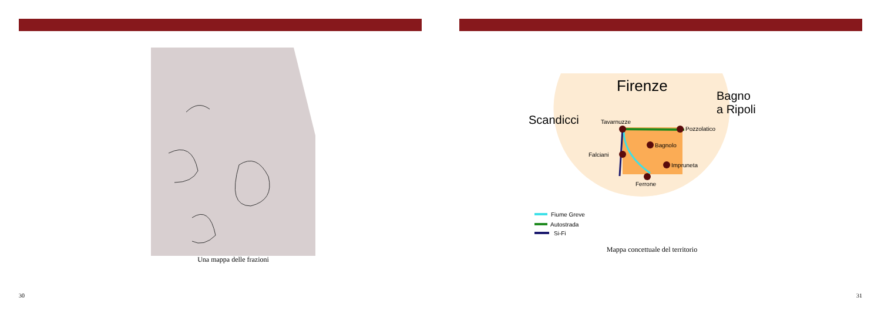Una mappa delle frazioni
30
Firenze
Scandicci
Bagno
a Ripoli
Tavarnuzze
Pozzolatico
Bagnolo
Falciani
Impruneta
Ferrone
Fiume Greve
Autostrada
Si-Fi
Mappa concettuale del territorio
31